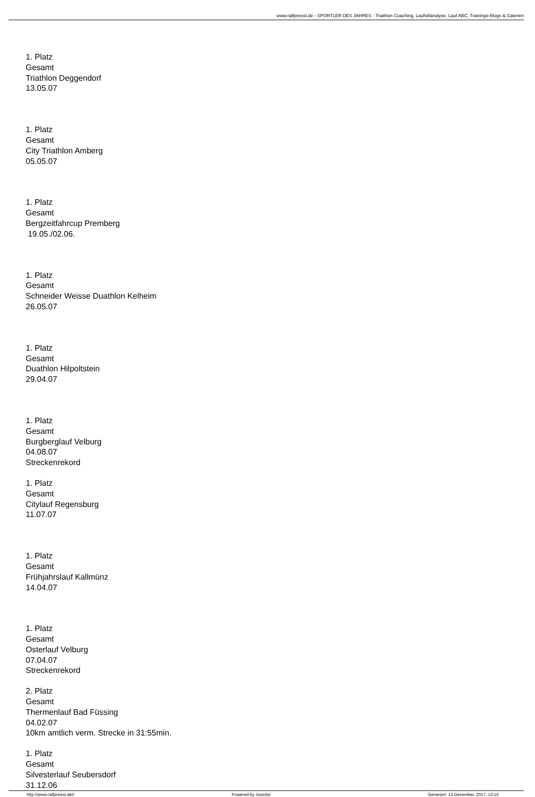www.ralfpreissl.de - SPORTLER DES JAHRES - Triathlon Coaching, Laufstilanalyse, Lauf ABC, Trainings-Blogs & Galerien
1. Platz
Gesamt
Triathlon Deggendorf
13.05.07
1. Platz
Gesamt
City Triathlon Amberg
05.05.07
1. Platz
Gesamt
Bergzeitfahrcup Premberg
19.05./02.06.
1. Platz
Gesamt
Schneider Weisse Duathlon Kelheim
26.05.07
1. Platz
Gesamt
Duathlon Hilpoltstein
29.04.07
1. Platz
Gesamt
Burgberglauf Velburg
04.08.07
Streckenrekord
1. Platz
Gesamt
Citylauf Regensburg
11.07.07
1. Platz
Gesamt
Frühjahrslauf Kallmünz
14.04.07
1. Platz
Gesamt
Osterlauf Velburg
07.04.07
Streckenrekord
2. Platz
Gesamt
Thermenlauf Bad Füssing
04.02.07
10km amtlich verm. Strecke in 31:55min.
1. Platz
Gesamt
Silvesterlauf Seubersdorf
31.12.06
http://www.ralfpreissl.de// Powered by Joomla! Generiert: 13 December, 2017, 13:15